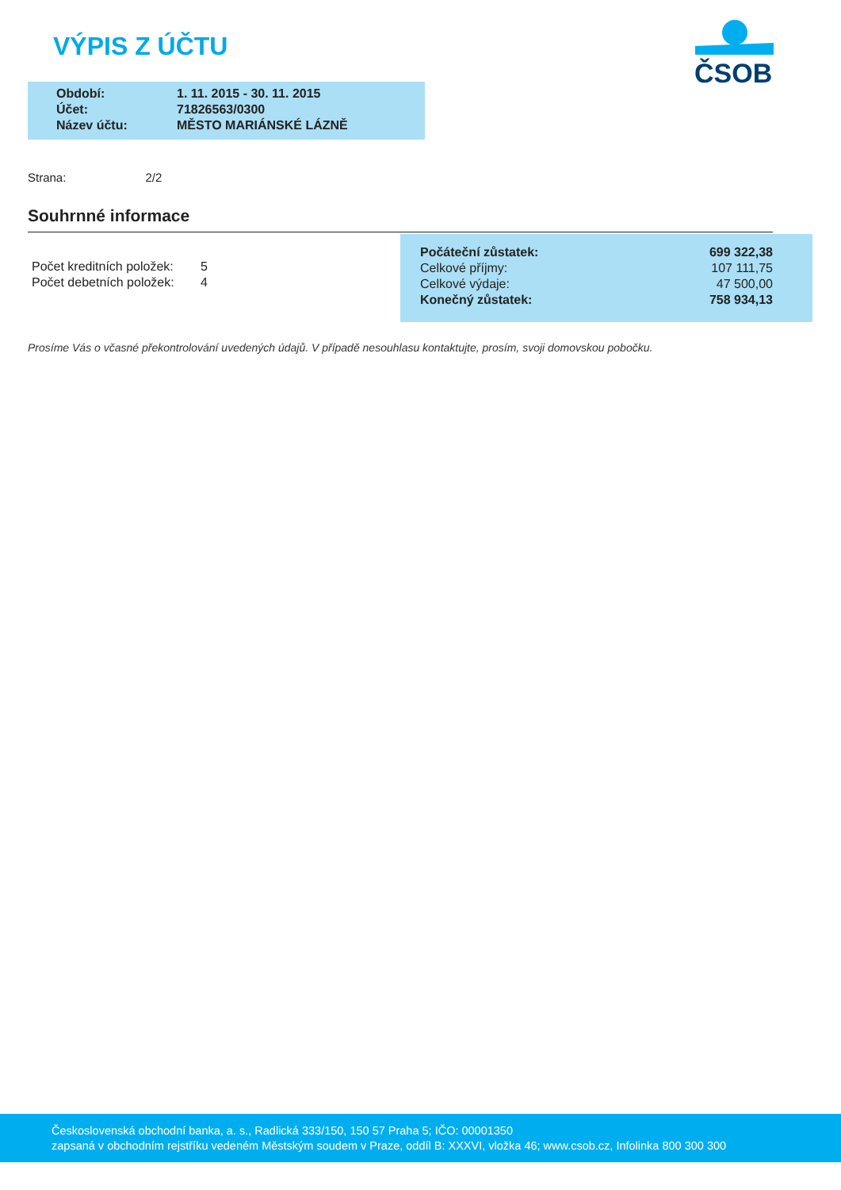VÝPIS Z ÚČTU
ČSOB
| Období: | 1. 11. 2015 - 30. 11. 2015 |
| Účet: | 71826563/0300 |
| Název účtu: | MĚSTO MARIÁNSKÉ LÁZNĚ |
Strana: 2/2
Souhrnné informace
| Počet kreditních položek: | 5 |
| Počet debetních položek: | 4 |
| Počáteční zůstatek: | 699 322,38 |
| Celkové příjmy: | 107 111,75 |
| Celkové výdaje: | 47 500,00 |
| Konečný zůstatek: | 758 934,13 |
Prosíme Vás o včasné překontrolování uvedených údajů. V případě nesouhlasu kontaktujte, prosím, svoji domovskou pobočku.
Československá obchodní banka, a. s., Radlická 333/150, 150 57 Praha 5; IČO: 00001350
zapsaná v obchodním rejstříku vedeném Městským soudem v Praze, oddíl B: XXXVI, vložka 46; www.csob.cz, Infolinka 800 300 300